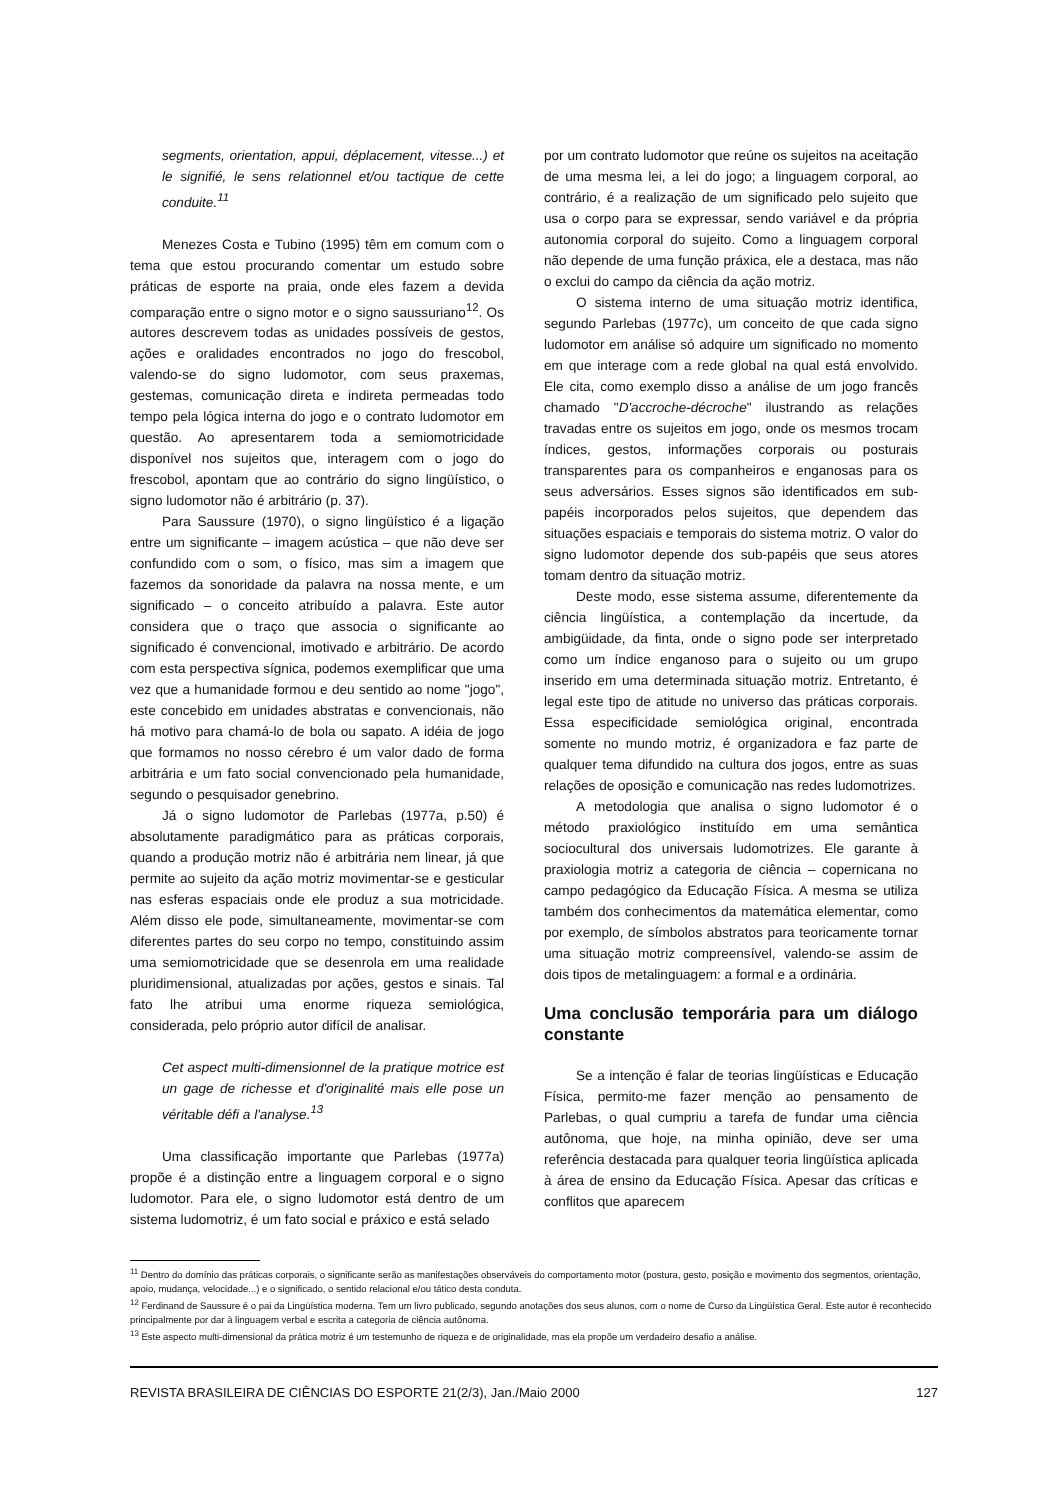segments, orientation, appui, déplacement, vitesse...) et le signifié, le sens relationnel et/ou tactique de cette conduite.<sup>11</sup>
Menezes Costa e Tubino (1995) têm em comum com o tema que estou procurando comentar um estudo sobre práticas de esporte na praia, onde eles fazem a devida comparação entre o signo motor e o signo saussuriano<sup>12</sup>. Os autores descrevem todas as unidades possíveis de gestos, ações e oralidades encontrados no jogo do frescobol, valendo-se do signo ludomotor, com seus praxemas, gestemas, comunicação direta e indireta permeadas todo tempo pela lógica interna do jogo e o contrato ludomotor em questão. Ao apresentarem toda a semiomotricidade disponível nos sujeitos que, interagem com o jogo do frescobol, apontam que ao contrário do signo lingüístico, o signo ludomotor não é arbitrário (p. 37).
Para Saussure (1970), o signo lingüístico é a ligação entre um significante – imagem acústica – que não deve ser confundido com o som, o físico, mas sim a imagem que fazemos da sonoridade da palavra na nossa mente, e um significado – o conceito atribuído a palavra. Este autor considera que o traço que associa o significante ao significado é convencional, imotivado e arbitrário. De acordo com esta perspectiva sígnica, podemos exemplificar que uma vez que a humanidade formou e deu sentido ao nome "jogo", este concebido em unidades abstratas e convencionais, não há motivo para chamá-lo de bola ou sapato. A idéia de jogo que formamos no nosso cérebro é um valor dado de forma arbitrária e um fato social convencionado pela humanidade, segundo o pesquisador genebrino.
Já o signo ludomotor de Parlebas (1977a, p.50) é absolutamente paradigmático para as práticas corporais, quando a produção motriz não é arbitrária nem linear, já que permite ao sujeito da ação motriz movimentar-se e gesticular nas esferas espaciais onde ele produz a sua motricidade. Além disso ele pode, simultaneamente, movimentar-se com diferentes partes do seu corpo no tempo, constituindo assim uma semiomotricidade que se desenrola em uma realidade pluridimensional, atualizadas por ações, gestos e sinais. Tal fato lhe atribui uma enorme riqueza semiológica, considerada, pelo próprio autor difícil de analisar.
Cet aspect multi-dimensionnel de la pratique motrice est un gage de richesse et d'originalité mais elle pose un véritable défi a l'analyse.<sup>13</sup>
Uma classificação importante que Parlebas (1977a) propõe é a distinção entre a linguagem corporal e o signo ludomotor. Para ele, o signo ludomotor está dentro de um sistema ludomotriz, é um fato social e práxico e está selado
por um contrato ludomotor que reúne os sujeitos na aceitação de uma mesma lei, a lei do jogo; a linguagem corporal, ao contrário, é a realização de um significado pelo sujeito que usa o corpo para se expressar, sendo variável e da própria autonomia corporal do sujeito. Como a linguagem corporal não depende de uma função práxica, ele a destaca, mas não o exclui do campo da ciência da ação motriz.
O sistema interno de uma situação motriz identifica, segundo Parlebas (1977c), um conceito de que cada signo ludomotor em análise só adquire um significado no momento em que interage com a rede global na qual está envolvido. Ele cita, como exemplo disso a análise de um jogo francês chamado "D'accroche-décroche" ilustrando as relações travadas entre os sujeitos em jogo, onde os mesmos trocam índices, gestos, informações corporais ou posturais transparentes para os companheiros e enganosas para os seus adversários. Esses signos são identificados em sub-papéis incorporados pelos sujeitos, que dependem das situações espaciais e temporais do sistema motriz. O valor do signo ludomotor depende dos sub-papéis que seus atores tomam dentro da situação motriz.
Deste modo, esse sistema assume, diferentemente da ciência lingüística, a contemplação da incertude, da ambigüidade, da finta, onde o signo pode ser interpretado como um índice enganoso para o sujeito ou um grupo inserido em uma determinada situação motriz. Entretanto, é legal este tipo de atitude no universo das práticas corporais. Essa especificidade semiológica original, encontrada somente no mundo motriz, é organizadora e faz parte de qualquer tema difundido na cultura dos jogos, entre as suas relações de oposição e comunicação nas redes ludomotrizes.
A metodologia que analisa o signo ludomotor é o método praxiológico instituído em uma semântica sociocultural dos universais ludomotrizes. Ele garante à praxiologia motriz a categoria de ciência – copernicana no campo pedagógico da Educação Física. A mesma se utiliza também dos conhecimentos da matemática elementar, como por exemplo, de símbolos abstratos para teoricamente tornar uma situação motriz compreensível, valendo-se assim de dois tipos de metalinguagem: a formal e a ordinária.
Uma conclusão temporária para um diálogo constante
Se a intenção é falar de teorias lingüísticas e Educação Física, permito-me fazer menção ao pensamento de Parlebas, o qual cumpriu a tarefa de fundar uma ciência autônoma, que hoje, na minha opinião, deve ser uma referência destacada para qualquer teoria lingüística aplicada à área de ensino da Educação Física. Apesar das críticas e conflitos que aparecem
<sup>11</sup> Dentro do domínio das práticas corporais, o significante serão as manifestações observáveis do comportamento motor (postura, gesto, posição e movimento dos segmentos, orientação, apoio, mudança, velocidade...) e o significado, o sentido relacional e/ou tático desta conduta.
<sup>12</sup> Ferdinand de Saussure é o pai da Lingüística moderna. Tem um livro publicado, segundo anotações dos seus alunos, com o nome de Curso da Lingüística Geral. Este autor é reconhecido principalmente por dar à linguagem verbal e escrita a categoria de ciência autônoma.
<sup>13</sup> Este aspecto multi-dimensional da prática motriz é um testemunho de riqueza e de originalidade, mas ela propõe um verdadeiro desafio a análise.
REVISTA BRASILEIRA DE CIÊNCIAS DO ESPORTE 21(2/3), Jan./Maio 2000 127